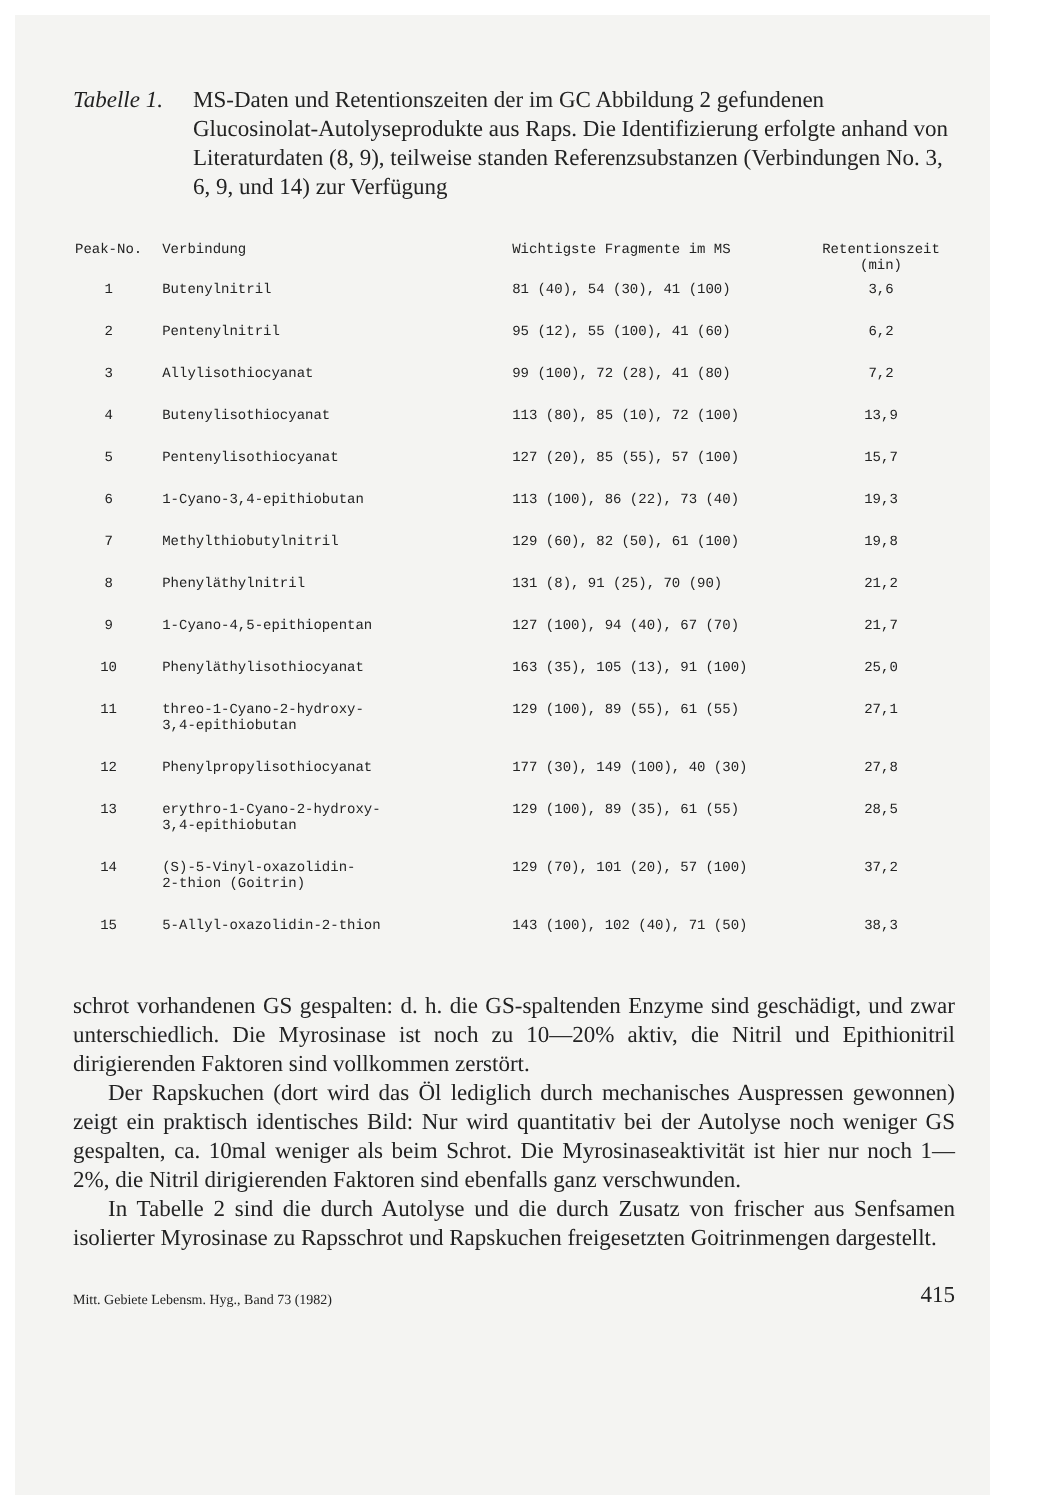Tabelle 1.
MS-Daten und Retentionszeiten der im GC Abbildung 2 gefundenen Glucosinolat-Autolyseprodukte aus Raps. Die Identifizierung erfolgte anhand von Literaturdaten (8, 9), teilweise standen Referenzsubstanzen (Verbindungen No. 3, 6, 9, und 14) zur Verfügung
| Peak-No. | Verbindung | Wichtigste Fragmente im MS | Retentionszeit (min) |
| --- | --- | --- | --- |
| 1 | Butenylnitril | 81 (40), 54 (30), 41 (100) | 3,6 |
| 2 | Pentenylnitril | 95 (12), 55 (100), 41 (60) | 6,2 |
| 3 | Allylisothiocyanat | 99 (100), 72 (28), 41 (80) | 7,2 |
| 4 | Butenylisothiocyanat | 113 (80), 85 (10), 72 (100) | 13,9 |
| 5 | Pentenylisothiocyanat | 127 (20), 85 (55), 57 (100) | 15,7 |
| 6 | 1-Cyano-3,4-epithiobutan | 113 (100), 86 (22), 73 (40) | 19,3 |
| 7 | Methylthiobutylnitril | 129 (60), 82 (50), 61 (100) | 19,8 |
| 8 | Phenyläthylnitril | 131 (8), 91 (25), 70 (90) | 21,2 |
| 9 | 1-Cyano-4,5-epithiopentan | 127 (100), 94 (40), 67 (70) | 21,7 |
| 10 | Phenyläthylisothiocyanat | 163 (35), 105 (13), 91 (100) | 25,0 |
| 11 | threo-1-Cyano-2-hydroxy- 3,4-epithiobutan | 129 (100), 89 (55), 61 (55) | 27,1 |
| 12 | Phenylpropylisothiocyanat | 177 (30), 149 (100), 40 (30) | 27,8 |
| 13 | erythro-1-Cyano-2-hydroxy- 3,4-epithiobutan | 129 (100), 89 (35), 61 (55) | 28,5 |
| 14 | (S)-5-Vinyl-oxazolidin- 2-thion (Goitrin) | 129 (70), 101 (20), 57 (100) | 37,2 |
| 15 | 5-Allyl-oxazolidin-2-thion | 143 (100), 102 (40), 71 (50) | 38,3 |
schrot vorhandenen GS gespalten: d. h. die GS-spaltenden Enzyme sind geschädigt, und zwar unterschiedlich. Die Myrosinase ist noch zu 10—20% aktiv, die Nitril und Epithionitril dirigierenden Faktoren sind vollkommen zerstört.
Der Rapskuchen (dort wird das Öl lediglich durch mechanisches Auspressen gewonnen) zeigt ein praktisch identisches Bild: Nur wird quantitativ bei der Autolyse noch weniger GS gespalten, ca. 10mal weniger als beim Schrot. Die Myrosinaseaktivität ist hier nur noch 1—2%, die Nitril dirigierenden Faktoren sind ebenfalls ganz verschwunden.
In Tabelle 2 sind die durch Autolyse und die durch Zusatz von frischer aus Senfsamen isolierter Myrosinase zu Rapsschrot und Rapskuchen freigesetzten Goitrinmengen dargestellt.
Mitt. Gebiete Lebensm. Hyg., Band 73 (1982) 415